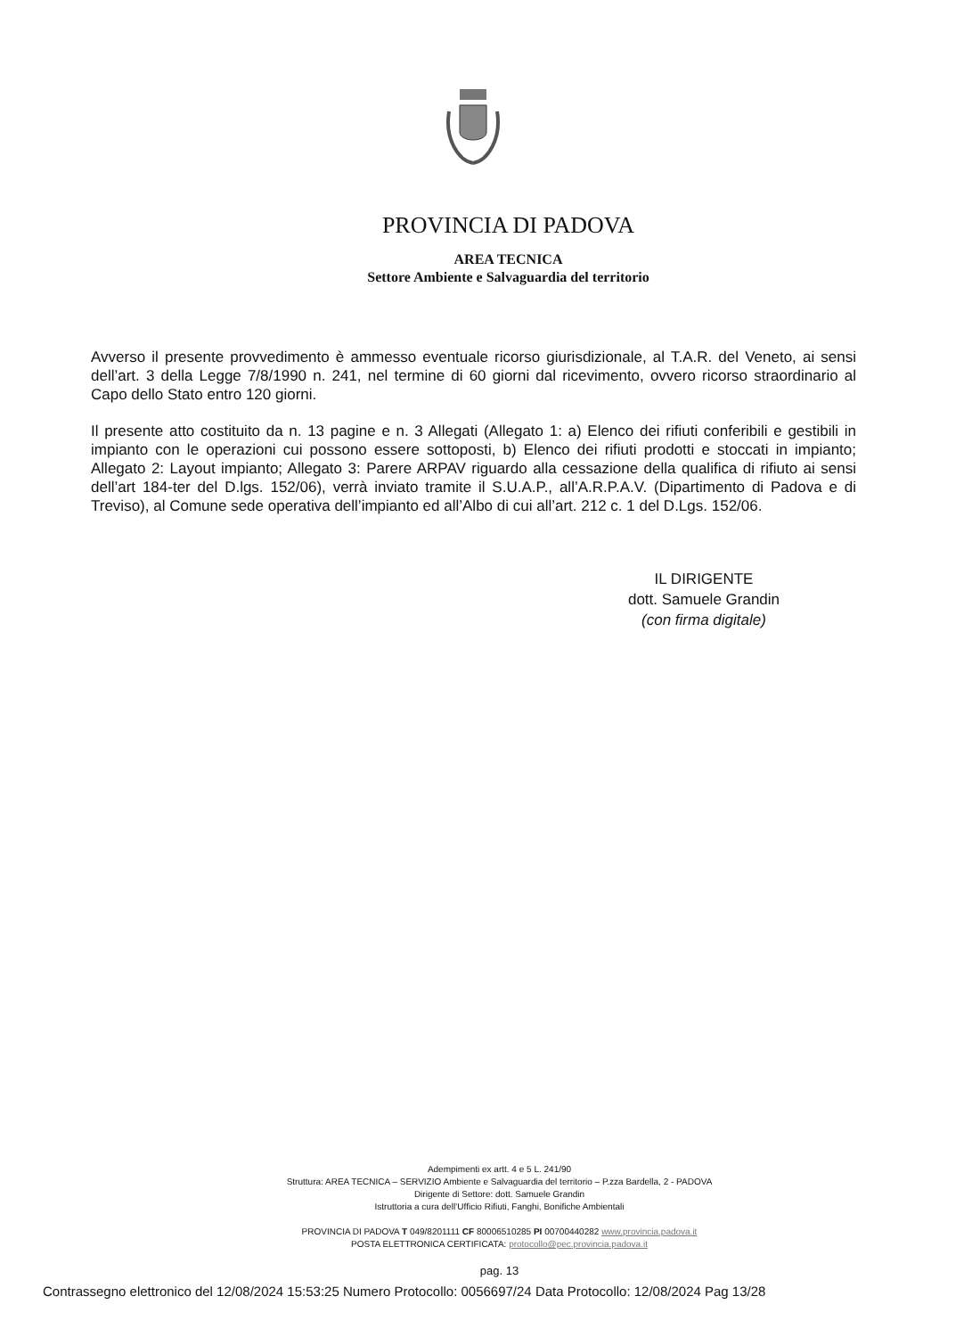PROVINCIA DI PADOVA
AREA TECNICA
Settore Ambiente e Salvaguardia del territorio
Avverso il presente provvedimento è ammesso eventuale ricorso giurisdizionale, al T.A.R. del Veneto, ai sensi dell’art. 3 della Legge 7/8/1990 n. 241, nel termine di 60 giorni dal ricevimento, ovvero ricorso straordinario al Capo dello Stato entro 120 giorni.
Il presente atto costituito da n. 13 pagine e n. 3 Allegati (Allegato 1: a) Elenco dei rifiuti conferibili e gestibili in impianto con le operazioni cui possono essere sottoposti, b) Elenco dei rifiuti prodotti e stoccati in impianto; Allegato 2: Layout impianto; Allegato 3: Parere ARPAV riguardo alla cessazione della qualifica di rifiuto ai sensi dell’art 184-ter del D.lgs. 152/06), verrà inviato tramite il S.U.A.P., all’A.R.P.A.V. (Dipartimento di Padova e di Treviso), al Comune sede operativa dell’impianto ed all’Albo di cui all’art. 212 c. 1 del D.Lgs. 152/06.
IL DIRIGENTE
dott. Samuele Grandin
(con firma digitale)
Adempimenti ex artt. 4 e 5 L. 241/90
Struttura: AREA TECNICA – SERVIZIO Ambiente e Salvaguardia del territorio – P.zza Bardella, 2 - PADOVA
Dirigente di Settore: dott. Samuele Grandin
Istruttoria a cura dell’Ufficio Rifiuti, Fanghi, Bonifiche Ambientali
PROVINCIA DI PADOVA T 049/8201111 CF 80006510285 PI 00700440282 www.provincia.padova.it
POSTA ELETTRONICA CERTIFICATA: protocollo@pec.provincia.padova.it
pag. 13
Contrassegno elettronico del 12/08/2024 15:53:25 Numero Protocollo: 0056697/24 Data Protocollo: 12/08/2024 Pag 13/28